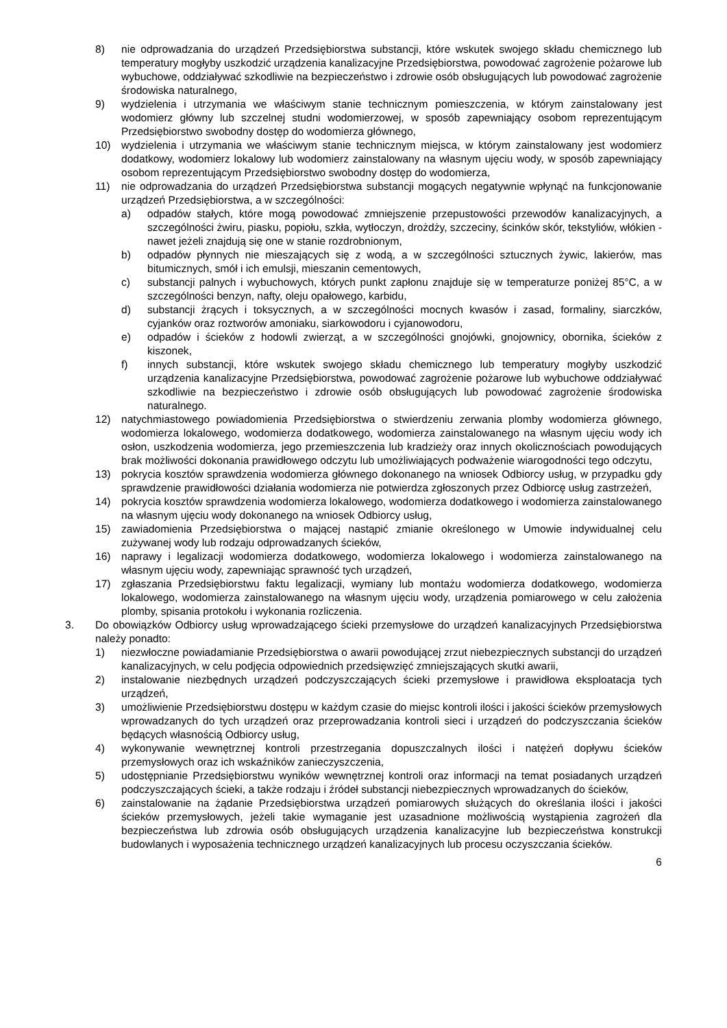8) nie odprowadzania do urządzeń Przedsiębiorstwa substancji, które wskutek swojego składu chemicznego lub temperatury mogłyby uszkodzić urządzenia kanalizacyjne Przedsiębiorstwa, powodować zagrożenie pożarowe lub wybuchowe, oddziaływać szkodliwie na bezpieczeństwo i zdrowie osób obsługujących lub powodować zagrożenie środowiska naturalnego,
9) wydzielenia i utrzymania we właściwym stanie technicznym pomieszczenia, w którym zainstalowany jest wodomierz główny lub szczelnej studni wodomierzowej, w sposób zapewniający osobom reprezentującym Przedsiębiorstwo swobodny dostęp do wodomierza głównego,
10) wydzielenia i utrzymania we właściwym stanie technicznym miejsca, w którym zainstalowany jest wodomierz dodatkowy, wodomierz lokalowy lub wodomierz zainstalowany na własnym ujęciu wody, w sposób zapewniający osobom reprezentującym Przedsiębiorstwo swobodny dostęp do wodomierza,
11) nie odprowadzania do urządzeń Przedsiębiorstwa substancji mogących negatywnie wpłynąć na funkcjonowanie urządzeń Przedsiębiorstwa, a w szczególności:
a) odpadów stałych, które mogą powodować zmniejszenie przepustowości przewodów kanalizacyjnych, a szczególności żwiru, piasku, popiołu, szkła, wytłoczyn, drożdży, szczeciny, ścinków skór, tekstyliów, włókien - nawet jeżeli znajdują się one w stanie rozdrobnionym,
b) odpadów płynnych nie mieszających się z wodą, a w szczególności sztucznych żywic, lakierów, mas bitumicznych, smół i ich emulsji, mieszanin cementowych,
c) substancji palnych i wybuchowych, których punkt zapłonu znajduje się w temperaturze poniżej 85°C, a w szczególności benzyn, nafty, oleju opałowego, karbidu,
d) substancji żrących i toksycznych, a w szczególności mocnych kwasów i zasad, formaliny, siarczków, cyjanków oraz roztworów amoniaku, siarkowodoru i cyjanowodoru,
e) odpadów i ścieków z hodowli zwierząt, a w szczególności gnojówki, gnojownicy, obornika, ścieków z kiszonek,
f) innych substancji, które wskutek swojego składu chemicznego lub temperatury mogłyby uszkodzić urządzenia kanalizacyjne Przedsiębiorstwa, powodować zagrożenie pożarowe lub wybuchowe oddziaływać szkodliwie na bezpieczeństwo i zdrowie osób obsługujących lub powodować zagrożenie środowiska naturalnego.
12) natychmiastowego powiadomienia Przedsiębiorstwa o stwierdzeniu zerwania plomby wodomierza głównego, wodomierza lokalowego, wodomierza dodatkowego, wodomierza zainstalowanego na własnym ujęciu wody ich osłon, uszkodzenia wodomierza, jego przemieszczenia lub kradzieży oraz innych okolicznościach powodujących brak możliwości dokonania prawidłowego odczytu lub umożliwiających podważenie wiarogodności tego odczytu,
13) pokrycia kosztów sprawdzenia wodomierza głównego dokonanego na wniosek Odbiorcy usług, w przypadku gdy sprawdzenie prawidłowości działania wodomierza nie potwierdza zgłoszonych przez Odbiorcę usług zastrzeżeń,
14) pokrycia kosztów sprawdzenia wodomierza lokalowego, wodomierza dodatkowego i wodomierza zainstalowanego na własnym ujęciu wody dokonanego na wniosek Odbiorcy usług,
15) zawiadomienia Przedsiębiorstwa o mającej nastąpić zmianie określonego w Umowie indywidualnej celu zużywanej wody lub rodzaju odprowadzanych ścieków,
16) naprawy i legalizacji wodomierza dodatkowego, wodomierza lokalowego i wodomierza zainstalowanego na własnym ujęciu wody, zapewniając sprawność tych urządzeń,
17) zgłaszania Przedsiębiorstwu faktu legalizacji, wymiany lub montażu wodomierza dodatkowego, wodomierza lokalowego, wodomierza zainstalowanego na własnym ujęciu wody, urządzenia pomiarowego w celu założenia plomby, spisania protokołu i wykonania rozliczenia.
3. Do obowiązków Odbiorcy usług wprowadzającego ścieki przemysłowe do urządzeń kanalizacyjnych Przedsiębiorstwa należy ponadto:
1) niezwłoczne powiadamianie Przedsiębiorstwa o awarii powodującej zrzut niebezpiecznych substancji do urządzeń kanalizacyjnych, w celu podjęcia odpowiednich przedsięwzięć zmniejszających skutki awarii,
2) instalowanie niezbędnych urządzeń podczyszczających ścieki przemysłowe i prawidłowa eksploatacja tych urządzeń,
3) umożliwienie Przedsiębiorstwu dostępu w każdym czasie do miejsc kontroli ilości i jakości ścieków przemysłowych wprowadzanych do tych urządzeń oraz przeprowadzania kontroli sieci i urządzeń do podczyszczania ścieków będących własnością Odbiorcy usług,
4) wykonywanie wewnętrznej kontroli przestrzegania dopuszczalnych ilości i natężeń dopływu ścieków przemysłowych oraz ich wskaźników zanieczyszczenia,
5) udostępnianie Przedsiębiorstwu wyników wewnętrznej kontroli oraz informacji na temat posiadanych urządzeń podczyszczających ścieki, a także rodzaju i źródeł substancji niebezpiecznych wprowadzanych do ścieków,
6) zainstalowanie na żądanie Przedsiębiorstwa urządzeń pomiarowych służących do określania ilości i jakości ścieków przemysłowych, jeżeli takie wymaganie jest uzasadnione możliwością wystąpienia zagrożeń dla bezpieczeństwa lub zdrowia osób obsługujących urządzenia kanalizacyjne lub bezpieczeństwa konstrukcji budowlanych i wyposażenia technicznego urządzeń kanalizacyjnych lub procesu oczyszczania ścieków.
6